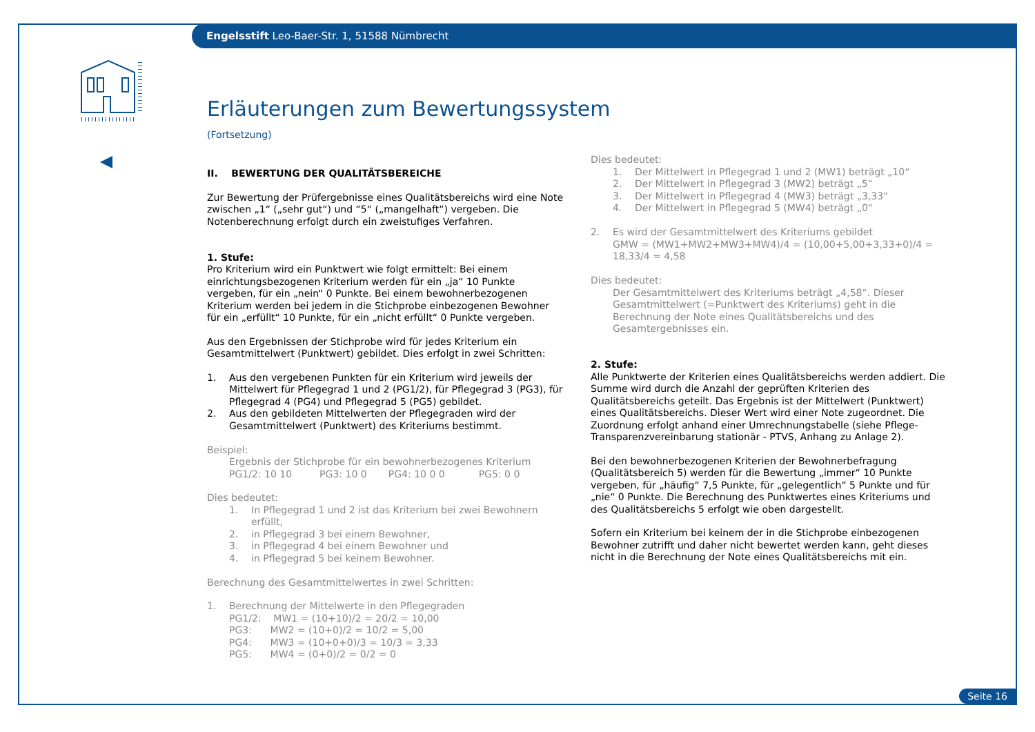Engelsstift Leo-Baer-Str. 1, 51588 Nümbrecht
Erläuterungen zum Bewertungssystem
(Fortsetzung)
II. BEWERTUNG DER QUALITÄTSBEREICHE
Zur Bewertung der Prüfergebnisse eines Qualitätsbereichs wird eine Note zwischen „1“ („sehr gut“) und “5“ („mangelhaft“) vergeben. Die Notenberechnung erfolgt durch ein zweistufiges Verfahren.
1. Stufe:
Pro Kriterium wird ein Punktwert wie folgt ermittelt: Bei einem einrichtungsbezogenen Kriterium werden für ein „ja“ 10 Punkte vergeben, für ein „nein“ 0 Punkte. Bei einem bewohnerbezogenen Kriterium werden bei jedem in die Stichprobe einbezogenen Bewohner für ein „erfüllt“ 10 Punkte, für ein „nicht erfüllt“ 0 Punkte vergeben.
Aus den Ergebnissen der Stichprobe wird für jedes Kriterium ein Gesamtmittelwert (Punktwert) gebildet. Dies erfolgt in zwei Schritten:
1. Aus den vergebenen Punkten für ein Kriterium wird jeweils der Mittelwert für Pflegegrad 1 und 2 (PG1/2), für Pflegegrad 3 (PG3), für Pflegegrad 4 (PG4) und Pflegegrad 5 (PG5) gebildet.
2. Aus den gebildeten Mittelwerten der Pflegegraden wird der Gesamtmittelwert (Punktwert) des Kriteriums bestimmt.
Beispiel:
Ergebnis der Stichprobe für ein bewohnerbezogenes Kriterium
PG1/2: 10 10 PG3: 10 0 PG4: 10 0 0 PG5: 0 0
Dies bedeutet:
1. In Pflegegrad 1 und 2 ist das Kriterium bei zwei Bewohnern erfüllt,
2. in Pflegegrad 3 bei einem Bewohner,
3. in Pflegegrad 4 bei einem Bewohner und
4. in Pflegegrad 5 bei keinem Bewohner.
Berechnung des Gesamtmittelwertes in zwei Schritten:
1. Berechnung der Mittelwerte in den Pflegegraden
PG1/2: MW1 = (10+10)/2 = 20/2 = 10,00
PG3: MW2 = (10+0)/2 = 10/2 = 5,00
PG4: MW3 = (10+0+0)/3 = 10/3 = 3,33
PG5: MW4 = (0+0)/2 = 0/2 = 0
Dies bedeutet:
1. Der Mittelwert in Pflegegrad 1 und 2 (MW1) beträgt „10“
2. Der Mittelwert in Pflegegrad 3 (MW2) beträgt „5“
3. Der Mittelwert in Pflegegrad 4 (MW3) beträgt „3,33“
4. Der Mittelwert in Pflegegrad 5 (MW4) beträgt „0“
2. Es wird der Gesamtmittelwert des Kriteriums gebildet
GMW = (MW1+MW2+MW3+MW4)/4 = (10,00+5,00+3,33+0)/4 = 18,33/4 = 4,58
Dies bedeutet:
Der Gesamtmittelwert des Kriteriums beträgt „4,58“. Dieser Gesamtmittelwert (=Punktwert des Kriteriums) geht in die Berechnung der Note eines Qualitätsbereichs und des Gesamtergebnisses ein.
2. Stufe:
Alle Punktwerte der Kriterien eines Qualitätsbereichs werden addiert. Die Summe wird durch die Anzahl der geprüften Kriterien des Qualitätsbereichs geteilt. Das Ergebnis ist der Mittelwert (Punktwert) eines Qualitätsbereichs. Dieser Wert wird einer Note zugeordnet. Die Zuordnung erfolgt anhand einer Umrechnungstabelle (siehe Pflege-Transparenzvereinbarung stationär - PTVS, Anhang zu Anlage 2).
Bei den bewohnerbezogenen Kriterien der Bewohnerbefragung (Qualitätsbereich 5) werden für die Bewertung „immer“ 10 Punkte vergeben, für „häufig“ 7,5 Punkte, für „gelegentlich“ 5 Punkte und für „nie“ 0 Punkte. Die Berechnung des Punktwertes eines Kriteriums und des Qualitätsbereichs 5 erfolgt wie oben dargestellt.
Sofern ein Kriterium bei keinem der in die Stichprobe einbezogenen Bewohner zutrifft und daher nicht bewertet werden kann, geht dieses nicht in die Berechnung der Note eines Qualitätsbereichs mit ein.
Seite 16